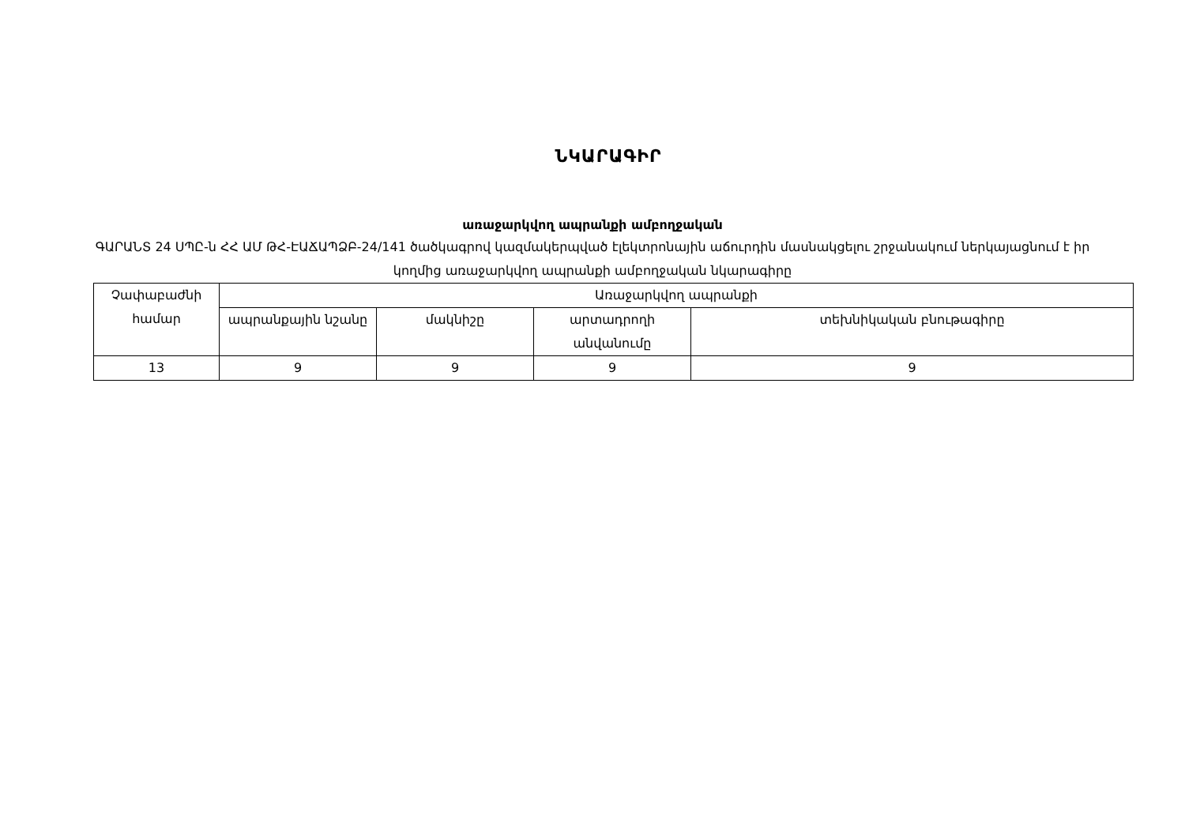ՆԿԱՐԱԳԻՐ
առաջարկվող ապրանքի ամբողջական
ԳԱՐԱՆՏ 24 ՍՊԸ-ն ՀՀ ԱՄ ԹՀ-ԷԱՃԱՊՁԲ-24/141 ծածկագրով կազմակերպված էլեկտրոնային աճուրդին մասնակցելու շրջանակում ներկայացնում է իր կողմից առաջարկվող ապրանքի ամբողջական նկարագիրը
| Չափաբաժնի համար | Առաջարկվող ապրանքի | | | |
| --- | --- | --- | --- | --- |
| | ապրանքային նշանը | մակնիշը | արտադրողի անվանումը | տեխնիկական բնութագիրը |
| 13 | 9 | 9 | 9 | 9 |